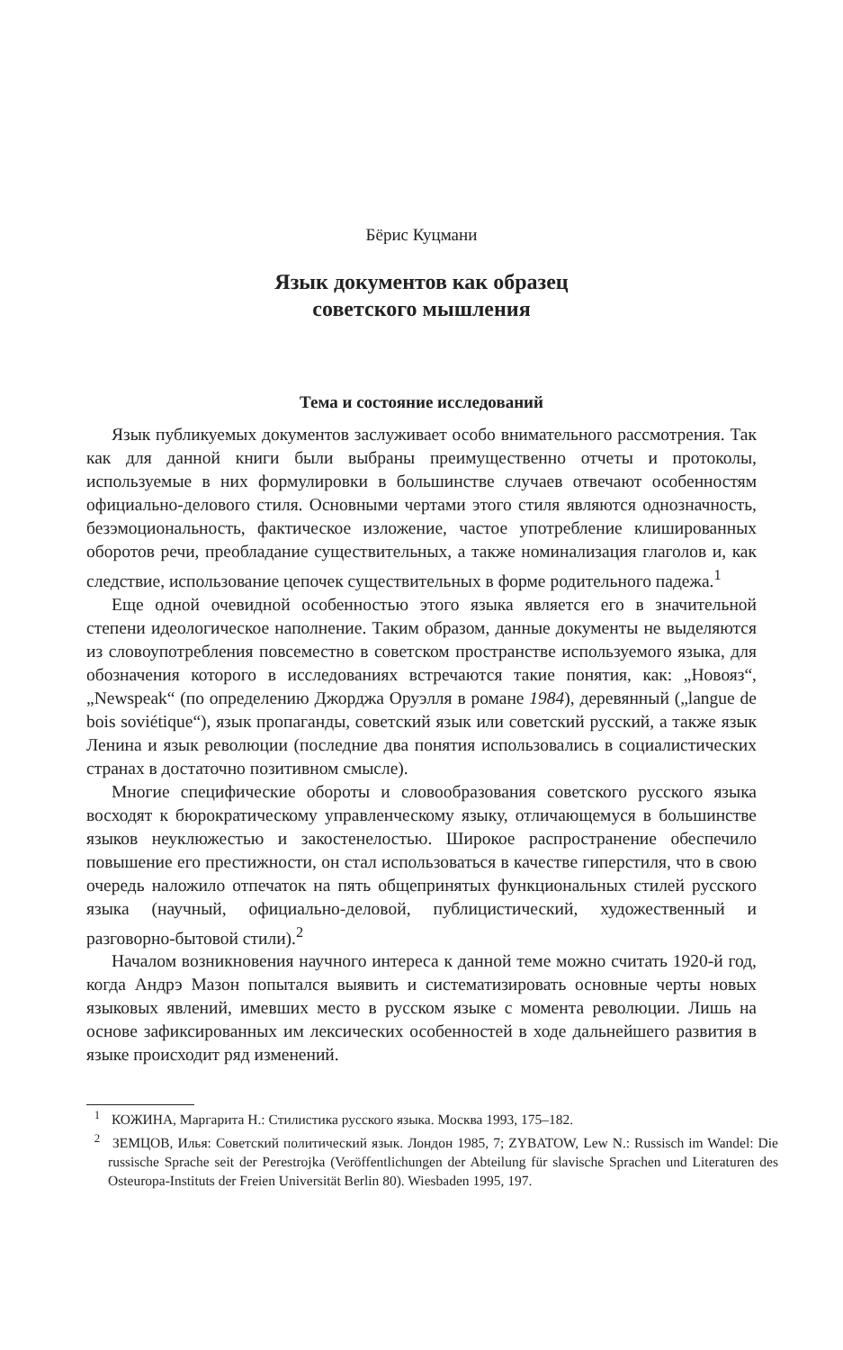Бёрис Куцмани
Язык документов как образец
советского мышления
Тема и состояние исследований
Язык публикуемых документов заслуживает особо внимательного расс­мотрения. Так как для данной книги были выбраны преимущественно отчеты и протоколы, используемые в них формулировки в большинстве случаев отвечают особенностям официально-делового стиля. Основными чертами этого стиля являются однозначность, безэмоциональность, фактическое изложение, частое употребление клишированных оборотов речи, преобладание существительных, а также номинализация глаголов и, как следствие, использование цепочек существительных в форме родительного падежа.<sup>1</sup>
Еще одной очевидной особенностью этого языка является его в значительной степени идеологическое наполнение. Таким образом, данные документы не выделяются из словоупотребления повсеместно в советском пространстве используемого языка, для обозначения которого в исследованиях встречаются такие понятия, как: „Новояз“, „Newspeak“ (по определению Джорджа Оруэлля в романе 1984), деревянный („langue de bois soviétique“), язык пропаганды, советский язык или советский русский, а также язык Ленина и язык революции (последние два понятия использовались в социалистических странах в доста­точно позитивном смысле).
Многие специфические обороты и словообразования советского русского языка восходят к бюрократическому управленческому языку, отличающемуся в большинстве языков неуклюжестью и закостенелостью. Широкое распрост­ранение обеспечило повышение его престижности, он стал использоваться в качестве гиперстиля, что в свою очередь наложило отпечаток на пять общеп­ринятых функциональных стилей русского языка (научный, официально-деловой, публицистический, художественный и разговорно-бытовой стили).<sup>2</sup>
Началом возникновения научного интереса к данной теме можно считать 1920-й год, когда Андрэ Мазон попытался выявить и систематизировать основные черты новых языковых явлений, имевших место в русском языке с момента революции. Лишь на основе зафиксированных им лексических особенностей в ходе дальнейшего развития в языке происходит ряд изменений.
<sup>1</sup> КОЖИНА, Маргарита Н.: Стилистика русского языка. Москва 1993, 175–182.
<sup>2</sup> ЗЕМЦОВ, Илья: Советский политический язык. Лондон 1985, 7; ZYBATOW, Lew N.: Russisch im Wandel: Die russische Sprache seit der Perestrojka (Veröffentlichungen der Abteilung für slavische Sprachen und Literaturen des Osteuropa-Instituts der Freien Univer­sität Berlin 80). Wiesbaden 1995, 197.